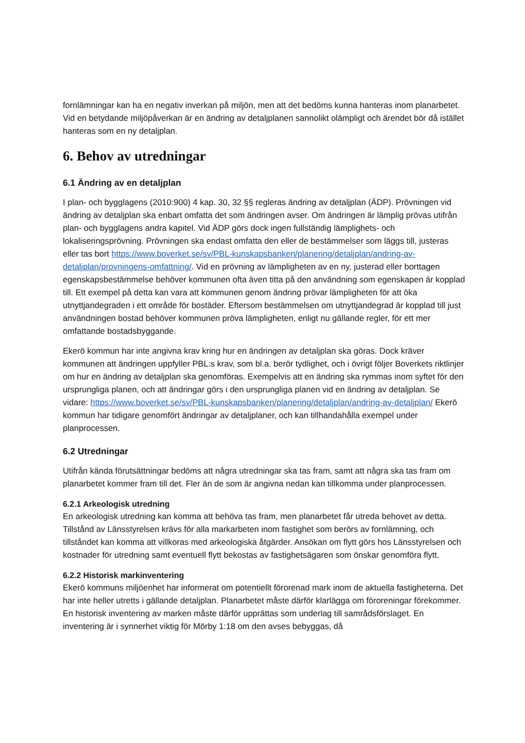fornlämningar kan ha en negativ inverkan på miljön, men att det bedöms kunna hanteras inom planarbetet. Vid en betydande miljöpåverkan är en ändring av detaljplanen sannolikt olämpligt och ärendet bör då istället hanteras som en ny detaljplan.
6. Behov av utredningar
6.1 Ändring av en detaljplan
I plan- och bygglagens (2010:900) 4 kap. 30, 32 §§ regleras ändring av detaljplan (ÄDP). Prövningen vid ändring av detaljplan ska enbart omfatta det som ändringen avser. Om ändringen är lämplig prövas utifrån plan- och bygglagens andra kapitel. Vid ÄDP görs dock ingen fullständig lämplighets- och lokaliseringsprövning. Prövningen ska endast omfatta den eller de bestämmelser som läggs till, justeras eller tas bort https://www.boverket.se/sv/PBL-kunskapsbanken/planering/detaljplan/andring-av-detaljplan/provningens-omfattning/. Vid en prövning av lämpligheten av en ny, justerad eller borttagen egenskapsbestämmelse behöver kommunen ofta även titta på den användning som egenskapen är kopplad till. Ett exempel på detta kan vara att kommunen genom ändring prövar lämpligheten för att öka utnyttjandegraden i ett område för bostäder. Eftersom bestämmelsen om utnyttjandegrad är kopplad till just användningen bostad behöver kommunen pröva lämpligheten, enligt nu gällande regler, för ett mer omfattande bostadsbyggande.
Ekerö kommun har inte angivna krav kring hur en ändringen av detaljplan ska göras. Dock kräver kommunen att ändringen uppfyller PBL:s krav, som bl.a. berör tydlighet, och i övrigt följer Boverkets riktlinjer om hur en ändring av detaljplan ska genomföras. Exempelvis att en ändring ska rymmas inom syftet för den ursprungliga planen, och att ändringar görs i den ursprungliga planen vid en ändring av detaljplan. Se vidare: https://www.boverket.se/sv/PBL-kunskapsbanken/planering/detaljplan/andring-av-detaljplan/ Ekerö kommun har tidigare genomfört ändringar av detaljplaner, och kan tillhandahålla exempel under planprocessen.
6.2 Utredningar
Utifrån kända förutsättningar bedöms att några utredningar ska tas fram, samt att några ska tas fram om planarbetet kommer fram till det. Fler än de som är angivna nedan kan tillkomma under planprocessen.
6.2.1 Arkeologisk utredning
En arkeologisk utredning kan komma att behöva tas fram, men planarbetet får utreda behovet av detta. Tillstånd av Länsstyrelsen krävs för alla markarbeten inom fastighet som berörs av fornlämning, och tillståndet kan komma att villkoras med arkeologiska åtgärder. Ansökan om flytt görs hos Länsstyrelsen och kostnader för utredning samt eventuell flytt bekostas av fastighetsägaren som önskar genomföra flytt.
6.2.2 Historisk markinventering
Ekerö kommuns miljöenhet har informerat om potentiellt förorenad mark inom de aktuella fastigheterna. Det har inte heller utretts i gällande detaljplan. Planarbetet måste därför klarlägga om föroreningar förekommer. En historisk inventering av marken måste därför upprättas som underlag till samrådsförslaget. En inventering är i synnerhet viktig för Mörby 1:18 om den avses bebyggas, då